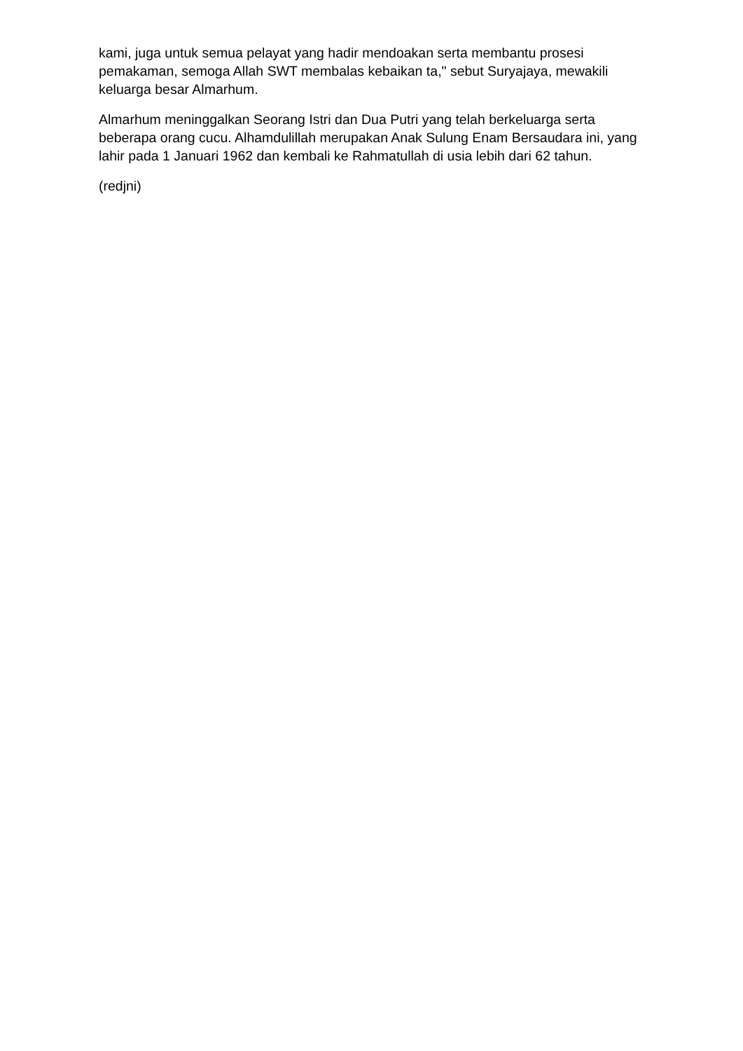kami, juga untuk semua pelayat yang hadir mendoakan serta membantu prosesi pemakaman, semoga Allah SWT membalas kebaikan ta," sebut Suryajaya, mewakili keluarga besar Almarhum.
Almarhum meninggalkan Seorang Istri dan Dua Putri yang telah berkeluarga serta beberapa orang cucu. Alhamdulillah merupakan Anak Sulung Enam Bersaudara ini, yang lahir pada 1 Januari 1962 dan kembali ke Rahmatullah di usia lebih dari 62 tahun.
(redjni)